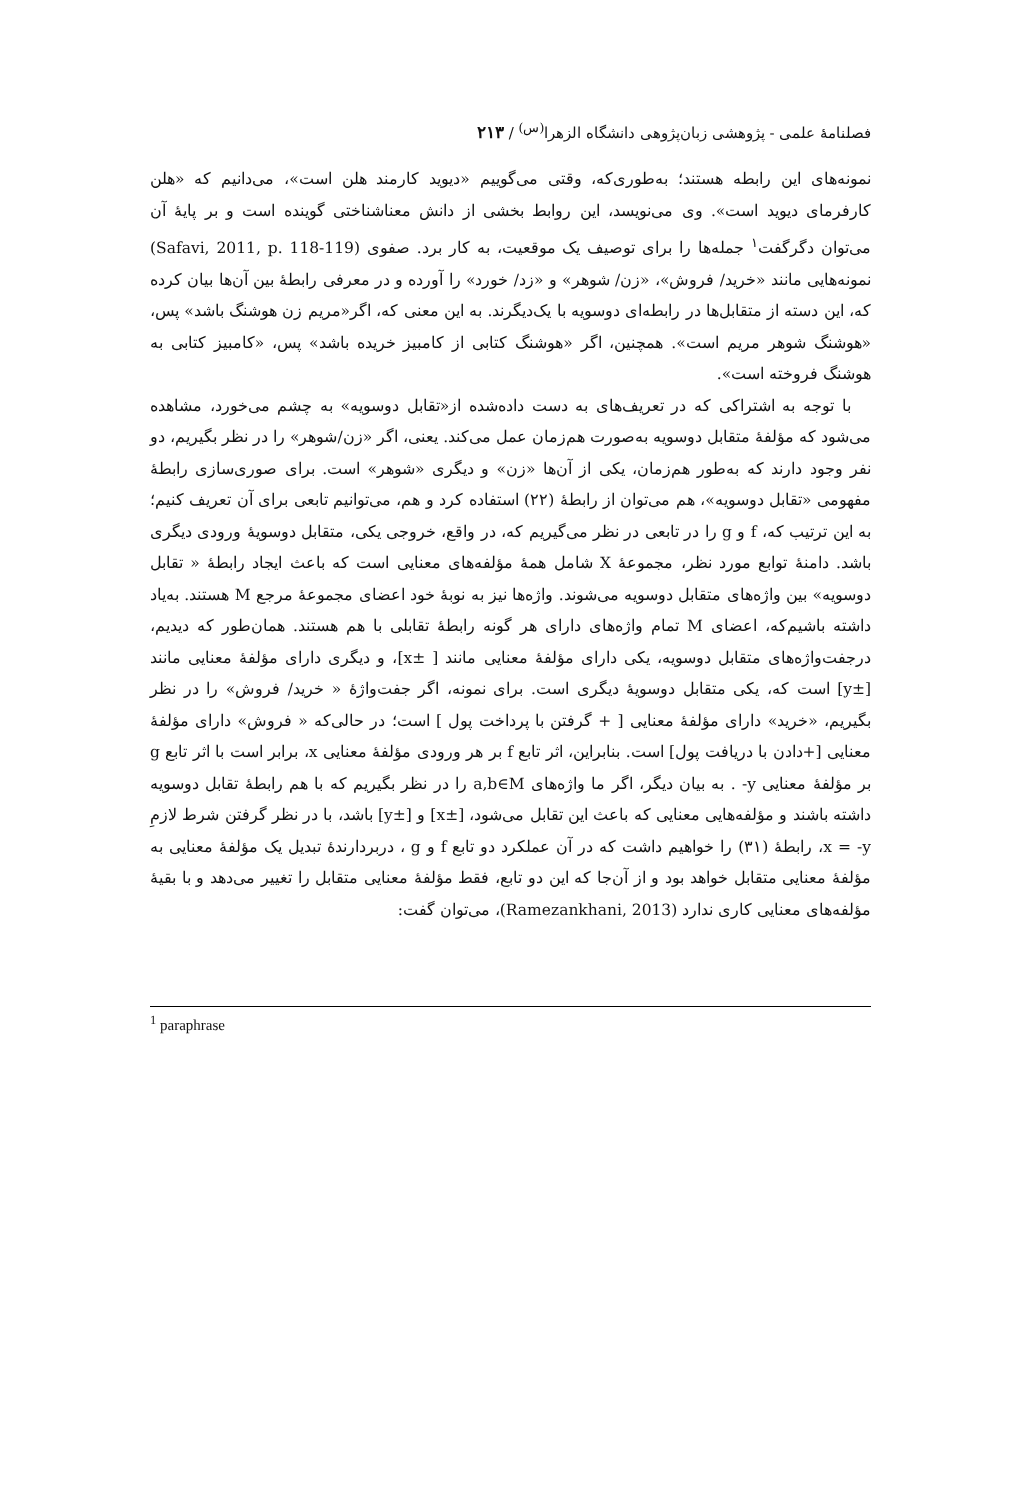فصلنامهٔ علمی - پژوهشی زبان‌پژوهی دانشگاه الزهرا<sup>(س)</sup> / ۲۱۳
نمونه‌های این رابطه هستند؛ به‌طوری‌که، وقتی می‌گوییم «دیوید کارمند هلن است»، می‌دانیم که «هلن کارفرمای دیوید است». وی می‌نویسد، این روابط بخشی از دانش معناشناختی گوینده است و بر پایهٔ آن می‌توان دگرگفت<sup>۱</sup> جمله‌ها را برای توصیف یک موقعیت، به کار برد. صفوی (Safavi, 2011, p. 118-119) نمونه‌هایی مانند «خرید/ فروش»، «زن/ شوهر» و «زد/ خورد» را آورده و در معرفی رابطهٔ بین آن‌ها بیان کرده که، این دسته از متقابل‌ها در رابطه‌ای دوسویه با یک‌دیگرند. به این معنی که، اگر«مریم زن هوشنگ باشد» پس، «هوشنگ شوهر مریم است». همچنین، اگر «هوشنگ کتابی از کامبیز خریده باشد» پس، «کامبیز کتابی به هوشنگ فروخته است».
با توجه به اشتراکی که در تعریف‌های به دست داده‌شده از«تقابل دوسویه» به چشم می‌خورد، مشاهده می‌شود که مؤلفهٔ متقابل دوسویه به‌صورت هم‌زمان عمل می‌کند. یعنی، اگر «زن/شوهر» را در نظر بگیریم، دو نفر وجود دارند که به‌طور هم‌زمان، یکی از آن‌ها «زن» و دیگری «شوهر» است. برای صوری‌سازی رابطهٔ مفهومی «تقابل دوسویه»، هم می‌توان از رابطهٔ (۲۲) استفاده کرد و هم، می‌توانیم تابعی برای آن تعریف کنیم؛ به این ترتیب که، f و g را در تابعی در نظر می‌گیریم که، در واقع، خروجی یکی، متقابل دوسویهٔ ورودی دیگری باشد. دامنهٔ توابع مورد نظر، مجموعهٔ X شامل همهٔ مؤلفه‌های معنایی است که باعث ایجاد رابطهٔ « تقابل دوسویه» بین واژه‌های متقابل دوسویه می‌شوند. واژه‌ها نیز به نوبهٔ خود اعضای مجموعهٔ مرجع M هستند. به‌یاد داشته باشیم‌که، اعضای M تمام واژه‌های دارای هر گونه رابطهٔ تقابلی با هم هستند. همان‌طور که دیدیم، درجفت‌واژه‌های متقابل دوسویه، یکی دارای مؤلفهٔ معنایی مانند [ ±x]، و دیگری دارای مؤلفهٔ معنایی مانند [±y] است که، یکی متقابل دوسویهٔ دیگری است. برای نمونه، اگر جفت‌واژهٔ « خرید/ فروش» را در نظر بگیریم، «خرید» دارای مؤلفهٔ معنایی [ + گرفتن با پرداخت پول ] است؛ در حالی‌که « فروش» دارای مؤلفهٔ معنایی [+دادن با دریافت پول] است. بنابراین، اثر تابع f بر هر ورودی مؤلفهٔ معنایی x، برابر است با اثر تابع g بر مؤلفهٔ معنایی y- . به بیان دیگر، اگر ما واژه‌های a,b∈M را در نظر بگیریم که با هم رابطهٔ تقابل دوسویه داشته باشند و مؤلفه‌هایی معنایی که باعث این تقابل می‌شود، [±x] و [±y] باشد، با در نظر گرفتن شرط لازمِ x = -y، رابطهٔ (۳۱) را خواهیم داشت که در آن عملکرد دو تابع f و g ، دربردارندهٔ تبدیل یک مؤلفهٔ معنایی به مؤلفهٔ معنایی متقابل خواهد بود و از آن‌جا که این دو تابع، فقط مؤلفهٔ معنایی متقابل را تغییر می‌دهد و با بقیهٔ مؤلفه‌های معنایی کاری ندارد (Ramezankhani, 2013)، می‌توان گفت:
<sup>1</sup> paraphrase